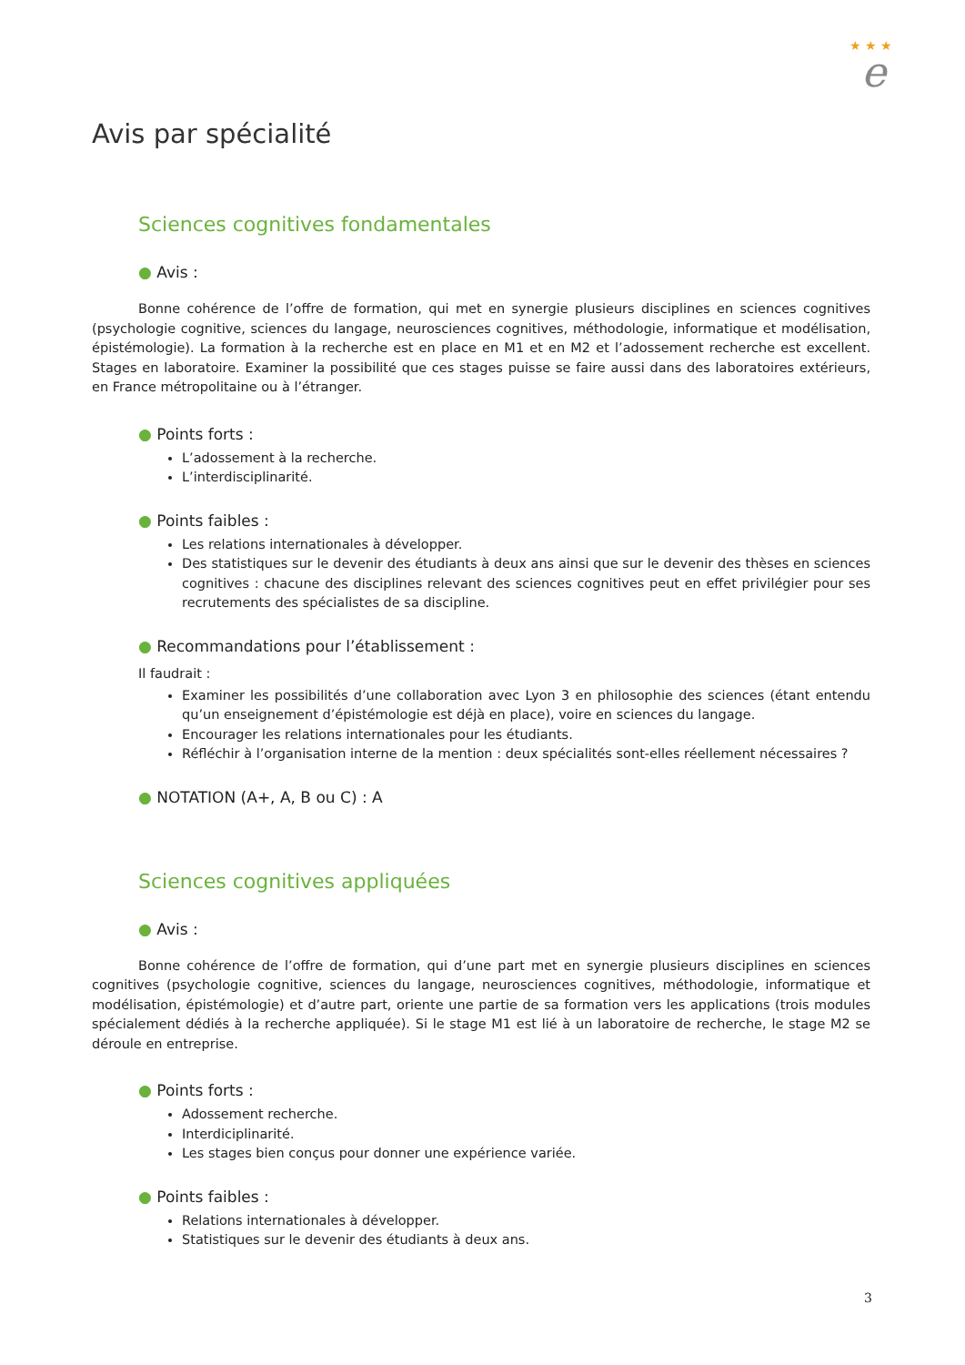★ ★ ★
e
Avis par spécialité
Sciences cognitives fondamentales
● Avis :
Bonne cohérence de l’offre de formation, qui met en synergie plusieurs disciplines en sciences cognitives (psychologie cognitive, sciences du langage, neurosciences cognitives, méthodologie, informatique et modélisation, épistémologie). La formation à la recherche est en place en M1 et en M2 et l’adossement recherche est excellent. Stages en laboratoire. Examiner la possibilité que ces stages puisse se faire aussi dans des laboratoires extérieurs, en France métropolitaine ou à l’étranger.
● Points forts :
L’adossement à la recherche.
L’interdisciplinarité.
● Points faibles :
Les relations internationales à développer.
Des statistiques sur le devenir des étudiants à deux ans ainsi que sur le devenir des thèses en sciences cognitives : chacune des disciplines relevant des sciences cognitives peut en effet privilégier pour ses recrutements des spécialistes de sa discipline.
● Recommandations pour l’établissement :
Il faudrait :
Examiner les possibilités d’une collaboration avec Lyon 3 en philosophie des sciences (étant entendu qu’un enseignement d’épistémologie est déjà en place), voire en sciences du langage.
Encourager les relations internationales pour les étudiants.
Réfléchir à l’organisation interne de la mention : deux spécialités sont-elles réellement nécessaires ?
● NOTATION (A+, A, B ou C) : A
Sciences cognitives appliquées
● Avis :
Bonne cohérence de l’offre de formation, qui d’une part met en synergie plusieurs disciplines en sciences cognitives (psychologie cognitive, sciences du langage, neurosciences cognitives, méthodologie, informatique et modélisation, épistémologie) et d’autre part, oriente une partie de sa formation vers les applications (trois modules spécialement dédiés à la recherche appliquée). Si le stage M1 est lié à un laboratoire de recherche, le stage M2 se déroule en entreprise.
● Points forts :
Adossement recherche.
Interdiciplinarité.
Les stages bien conçus pour donner une expérience variée.
● Points faibles :
Relations internationales à développer.
Statistiques sur le devenir des étudiants à deux ans.
3